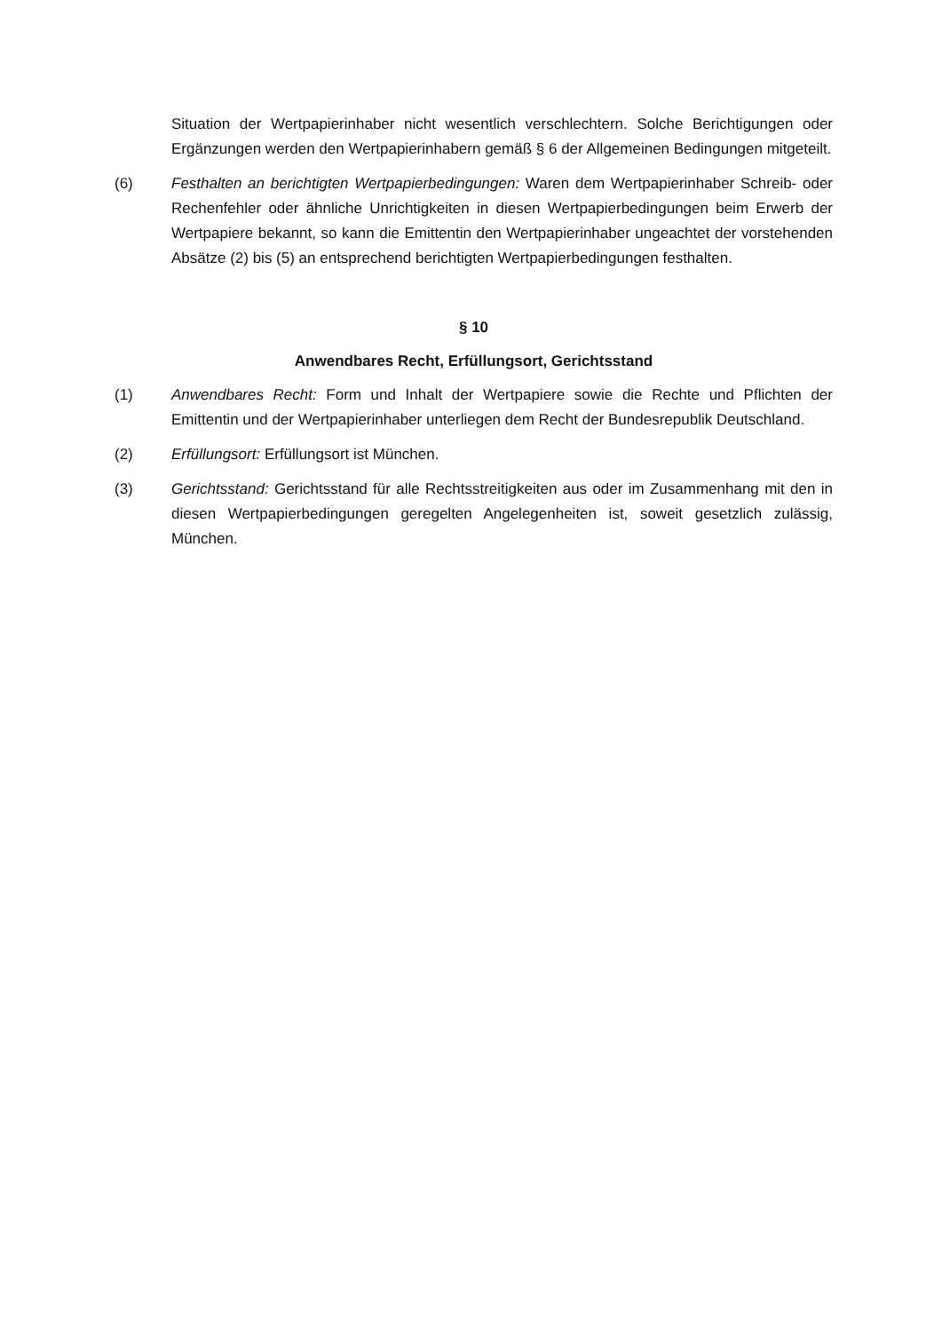Situation der Wertpapierinhaber nicht wesentlich verschlechtern. Solche Berichtigungen oder Ergänzungen werden den Wertpapierinhabern gemäß § 6 der Allgemeinen Bedingungen mitgeteilt.
(6) Festhalten an berichtigten Wertpapierbedingungen: Waren dem Wertpapierinhaber Schreib- oder Rechenfehler oder ähnliche Unrichtigkeiten in diesen Wertpapierbedingungen beim Erwerb der Wertpapiere bekannt, so kann die Emittentin den Wertpapierinhaber ungeachtet der vorstehenden Absätze (2) bis (5) an entsprechend berichtigten Wertpapierbedingungen festhalten.
§ 10
Anwendbares Recht, Erfüllungsort, Gerichtsstand
(1) Anwendbares Recht: Form und Inhalt der Wertpapiere sowie die Rechte und Pflichten der Emittentin und der Wertpapierinhaber unterliegen dem Recht der Bundesrepublik Deutschland.
(2) Erfüllungsort: Erfüllungsort ist München.
(3) Gerichtsstand: Gerichtsstand für alle Rechtsstreitigkeiten aus oder im Zusammenhang mit den in diesen Wertpapierbedingungen geregelten Angelegenheiten ist, soweit gesetzlich zulässig, München.